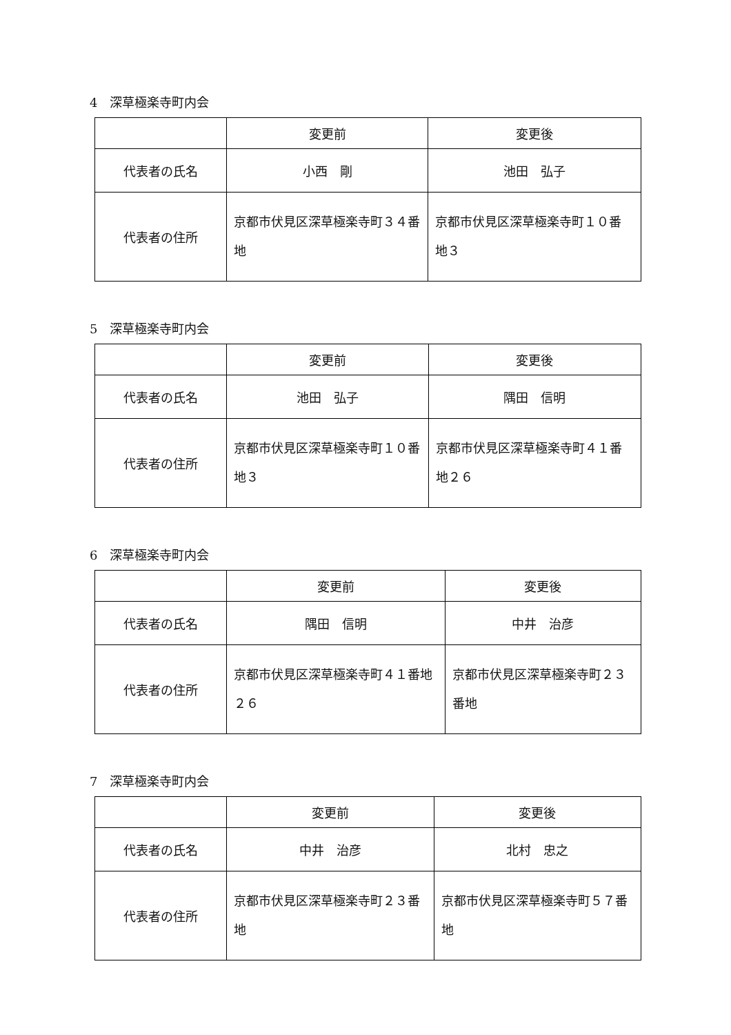4　深草極楽寺町内会
| | 変更前 | 変更後 |
| --- | --- | --- |
| 代表者の氏名 | 小西 剛 | 池田 弘子 |
| 代表者の住所 | 京都市伏見区深草極楽寺町３４番地 | 京都市伏見区深草極楽寺町１０番地３ |
5　深草極楽寺町内会
| | 変更前 | 変更後 |
| --- | --- | --- |
| 代表者の氏名 | 池田 弘子 | 隅田 信明 |
| 代表者の住所 | 京都市伏見区深草極楽寺町１０番地３ | 京都市伏見区深草極楽寺町４１番地２６ |
6　深草極楽寺町内会
| | 変更前 | 変更後 |
| --- | --- | --- |
| 代表者の氏名 | 隅田 信明 | 中井 治彦 |
| 代表者の住所 | 京都市伏見区深草極楽寺町４１番地２６ | 京都市伏見区深草極楽寺町２３番地 |
7　深草極楽寺町内会
| | 変更前 | 変更後 |
| --- | --- | --- |
| 代表者の氏名 | 中井 治彦 | 北村 忠之 |
| 代表者の住所 | 京都市伏見区深草極楽寺町２３番地 | 京都市伏見区深草極楽寺町５７番地 |